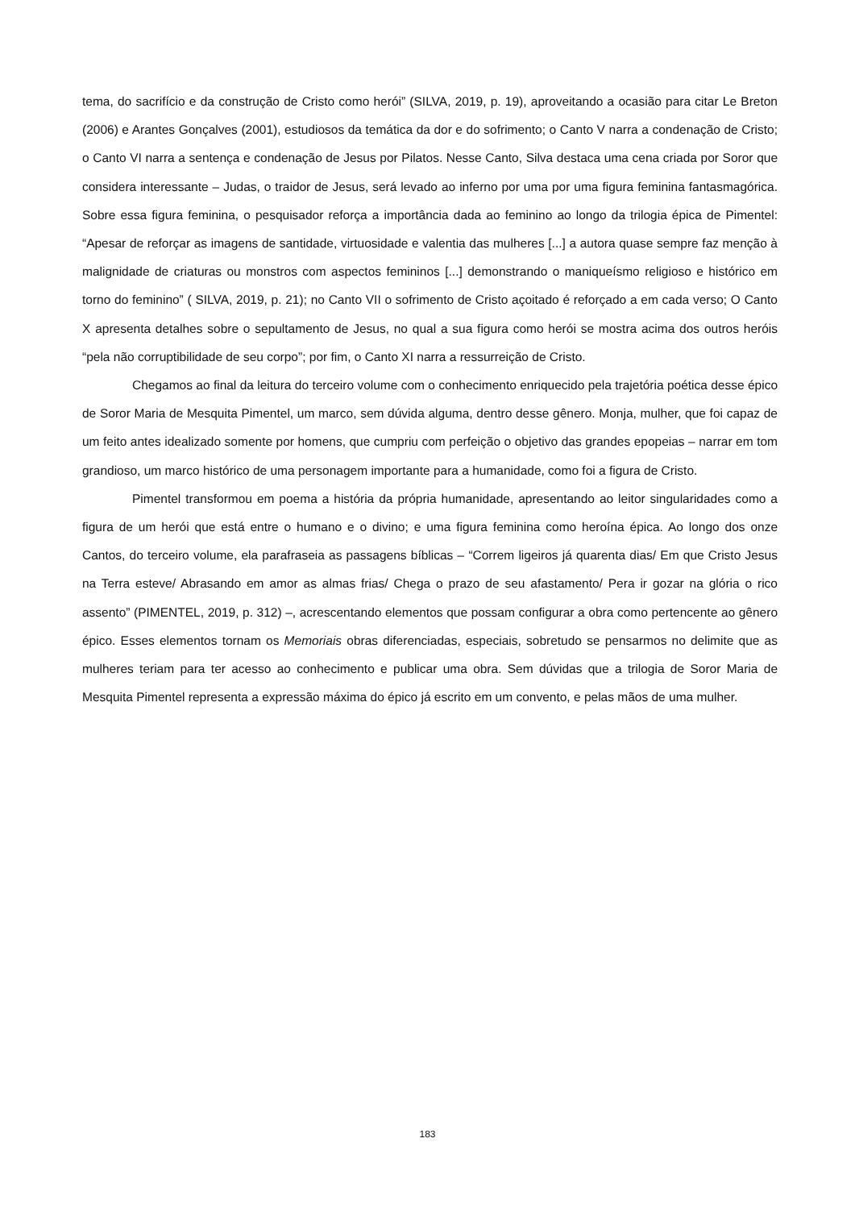tema, do sacrifício e da construção de Cristo como herói” (SILVA, 2019, p. 19), aproveitando a ocasião para citar Le Breton (2006) e Arantes Gonçalves (2001), estudiosos da temática da dor e do sofrimento; o Canto V narra a condenação de Cristo; o Canto VI narra a sentença e condenação de Jesus por Pilatos. Nesse Canto, Silva destaca uma cena criada por Soror que considera interessante – Judas, o traidor de Jesus, será levado ao inferno por uma por uma figura feminina fantasmagórica. Sobre essa figura feminina, o pesquisador reforça a importância dada ao feminino ao longo da trilogia épica de Pimentel: “Apesar de reforçar as imagens de santidade, virtuosidade e valentia das mulheres [...] a autora quase sempre faz menção à malignidade de criaturas ou monstros com aspectos femininos [...] demonstrando o maniqueísmo religioso e histórico em torno do feminino” ( SILVA, 2019, p. 21); no Canto VII o sofrimento de Cristo açoitado é reforçado a em cada verso; O Canto X apresenta detalhes sobre o sepultamento de Jesus, no qual a sua figura como herói se mostra acima dos outros heróis “pela não corruptibilidade de seu corpo”; por fim, o Canto XI narra a ressurreição de Cristo.
Chegamos ao final da leitura do terceiro volume com o conhecimento enriquecido pela trajetória poética desse épico de Soror Maria de Mesquita Pimentel, um marco, sem dúvida alguma, dentro desse gênero. Monja, mulher, que foi capaz de um feito antes idealizado somente por homens, que cumpriu com perfeição o objetivo das grandes epopeias – narrar em tom grandioso, um marco histórico de uma personagem importante para a humanidade, como foi a figura de Cristo.
Pimentel transformou em poema a história da própria humanidade, apresentando ao leitor singularidades como a figura de um herói que está entre o humano e o divino; e uma figura feminina como heroína épica. Ao longo dos onze Cantos, do terceiro volume, ela parafraseia as passagens bíblicas – “Correm ligeiros já quarenta dias/ Em que Cristo Jesus na Terra esteve/ Abrasando em amor as almas frias/ Chega o prazo de seu afastamento/ Pera ir gozar na glória o rico assento” (PIMENTEL, 2019, p. 312) –, acrescentando elementos que possam configurar a obra como pertencente ao gênero épico. Esses elementos tornam os Memoriais obras diferenciadas, especiais, sobretudo se pensarmos no delimite que as mulheres teriam para ter acesso ao conhecimento e publicar uma obra. Sem dúvidas que a trilogia de Soror Maria de Mesquita Pimentel representa a expressão máxima do épico já escrito em um convento, e pelas mãos de uma mulher.
183